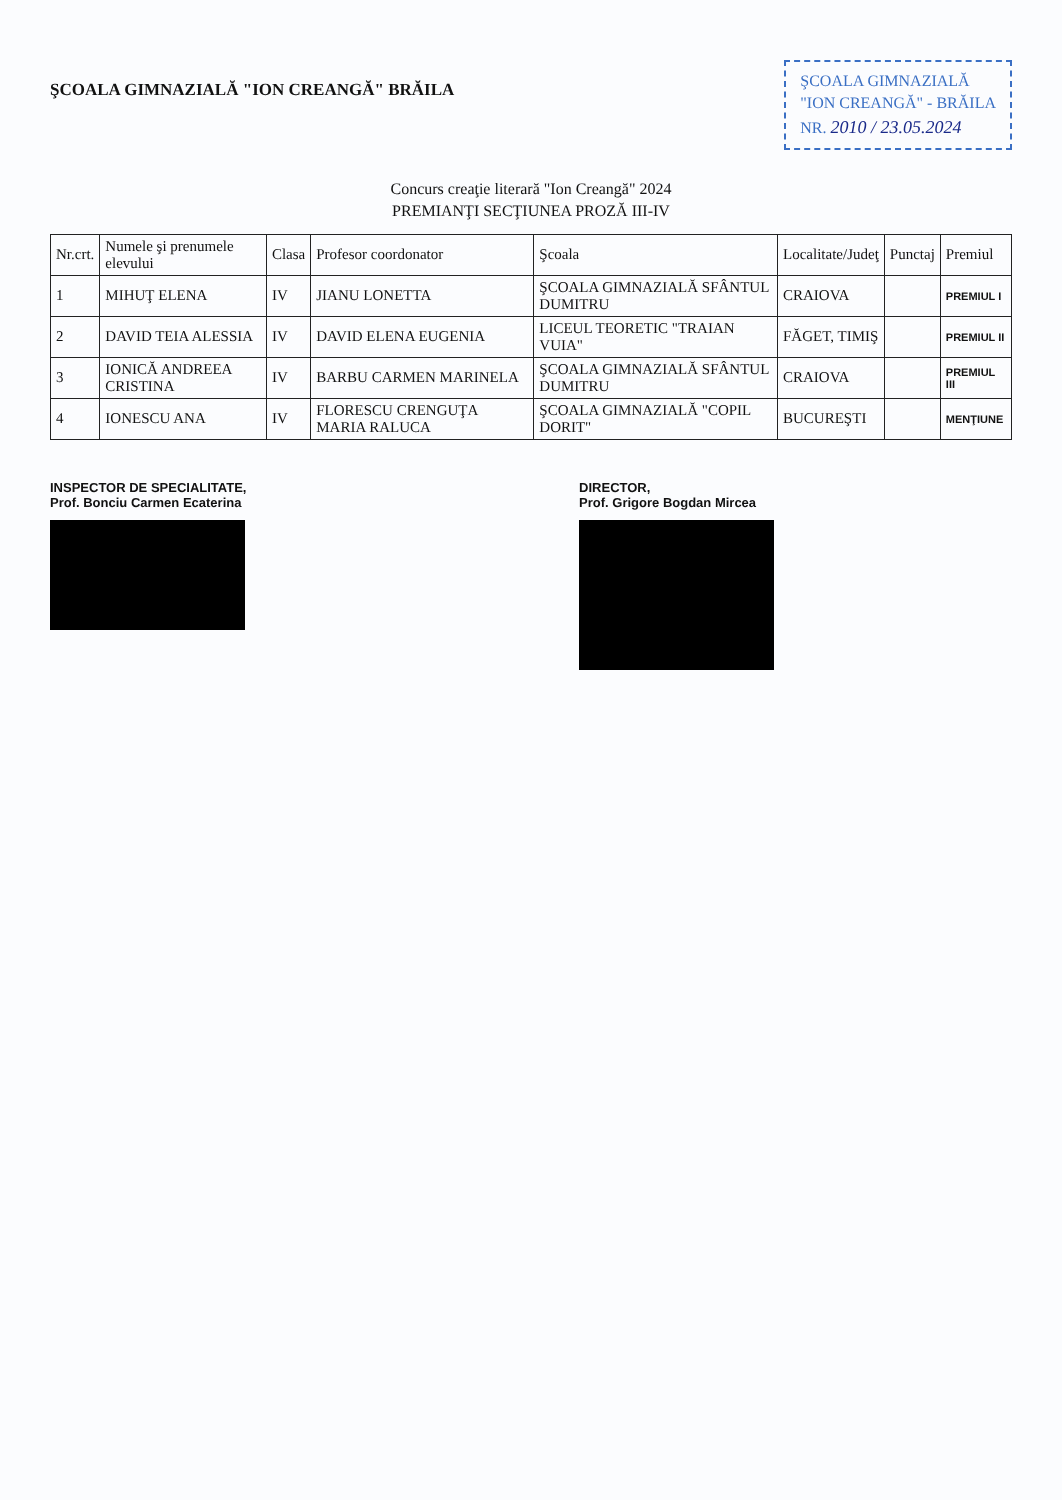ŞCOALA GIMNAZIALĂ "ION CREANGĂ" BRĂILA
ŞCOALA GIMNAZIALĂ
"ION CREANGĂ" - BRĂILA
NR. 2010 / 23.05.2024
Concurs creaţie literară "Ion Creangă" 2024
PREMIANŢI SECŢIUNEA PROZĂ III-IV
| Nr.crt. | Numele şi prenumele elevului | Clasa | Profesor coordonator | Şcoala | Localitate/Judeţ | Punctaj | Premiul |
| --- | --- | --- | --- | --- | --- | --- | --- |
| 1 | MIHUŢ ELENA | IV | JIANU LONETTA | ŞCOALA GIMNAZIALĂ SFÂNTUL DUMITRU | CRAIOVA | | PREMIUL I |
| 2 | DAVID TEIA ALESSIA | IV | DAVID ELENA EUGENIA | LICEUL TEORETIC "TRAIAN VUIA" | FĂGET, TIMIŞ | | PREMIUL II |
| 3 | IONICĂ ANDREEA CRISTINA | IV | BARBU CARMEN MARINELA | ŞCOALA GIMNAZIALĂ SFÂNTUL DUMITRU | CRAIOVA | | PREMIUL III |
| 4 | IONESCU ANA | IV | FLORESCU CRENGUŢA MARIA RALUCA | ŞCOALA GIMNAZIALĂ "COPIL DORIT" | BUCUREŞTI | | MENŢIUNE |
INSPECTOR DE SPECIALITATE,
Prof. Bonciu Carmen Ecaterina
DIRECTOR,
Prof. Grigore Bogdan Mircea